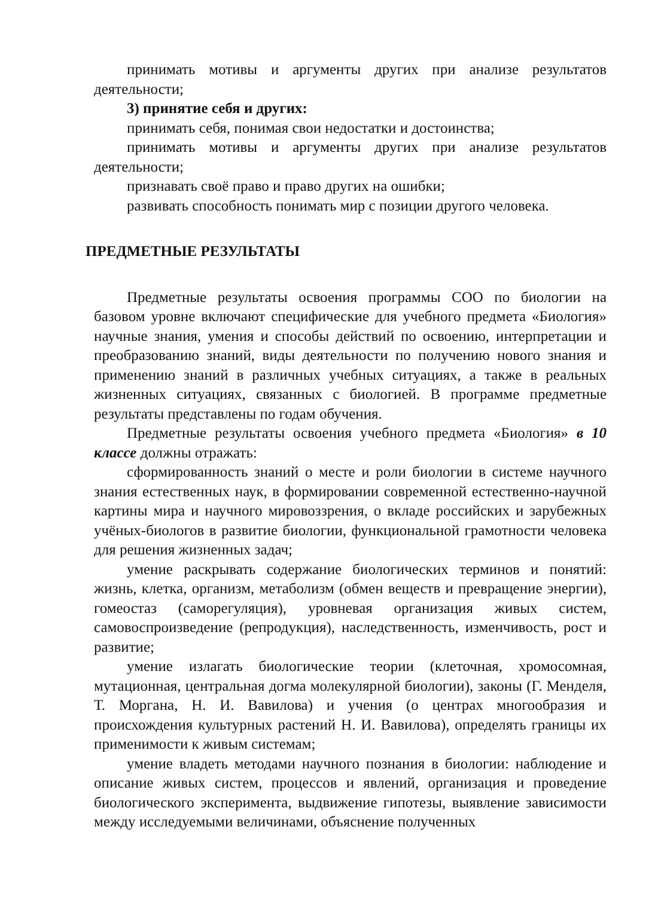принимать мотивы и аргументы других при анализе результатов деятельности;
3) принятие себя и других:
принимать себя, понимая свои недостатки и достоинства;
принимать мотивы и аргументы других при анализе результатов деятельности;
признавать своё право и право других на ошибки;
развивать способность понимать мир с позиции другого человека.
ПРЕДМЕТНЫЕ РЕЗУЛЬТАТЫ
Предметные результаты освоения программы СОО по биологии на базовом уровне включают специфические для учебного предмета «Биология» научные знания, умения и способы действий по освоению, интерпретации и преобразованию знаний, виды деятельности по получению нового знания и применению знаний в различных учебных ситуациях, а также в реальных жизненных ситуациях, связанных с биологией. В программе предметные результаты представлены по годам обучения.
Предметные результаты освоения учебного предмета «Биология» в 10 классе должны отражать:
сформированность знаний о месте и роли биологии в системе научного знания естественных наук, в формировании современной естественно-научной картины мира и научного мировоззрения, о вкладе российских и зарубежных учёных-биологов в развитие биологии, функциональной грамотности человека для решения жизненных задач;
умение раскрывать содержание биологических терминов и понятий: жизнь, клетка, организм, метаболизм (обмен веществ и превращение энергии), гомеостаз (саморегуляция), уровневая организация живых систем, самовоспроизведение (репродукция), наследственность, изменчивость, рост и развитие;
умение излагать биологические теории (клеточная, хромосомная, мутационная, центральная догма молекулярной биологии), законы (Г. Менделя, Т. Моргана, Н. И. Вавилова) и учения (о центрах многообразия и происхождения культурных растений Н. И. Вавилова), определять границы их применимости к живым системам;
умение владеть методами научного познания в биологии: наблюдение и описание живых систем, процессов и явлений, организация и проведение биологического эксперимента, выдвижение гипотезы, выявление зависимости между исследуемыми величинами, объяснение полученных